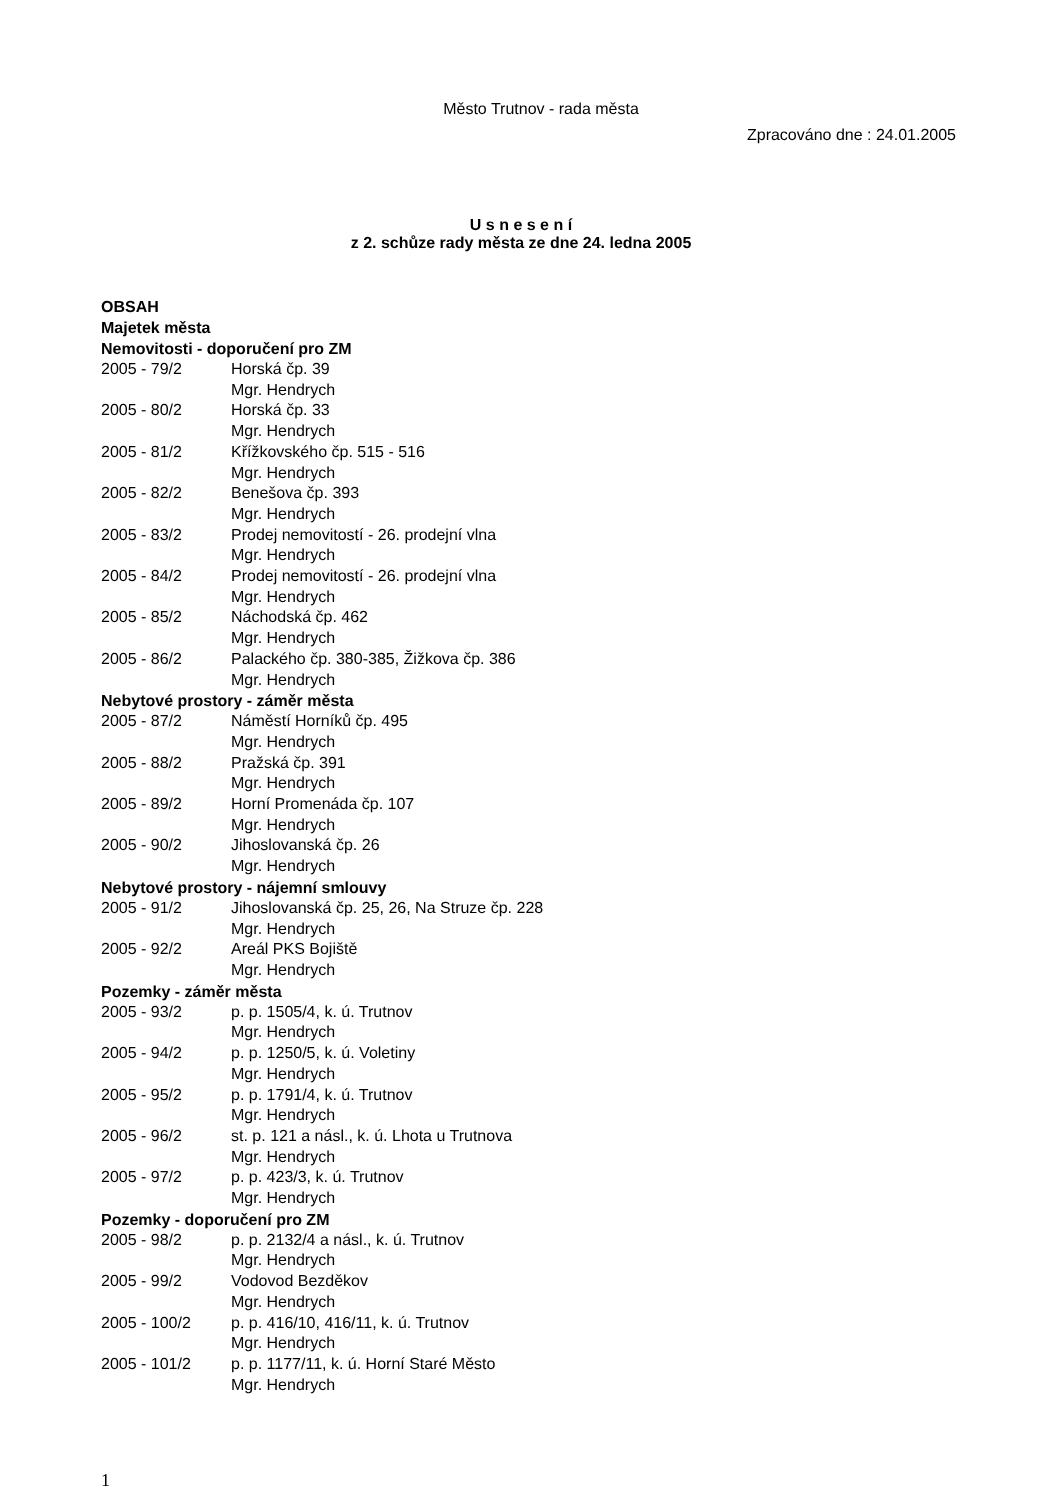Město Trutnov - rada města
Zpracováno dne : 24.01.2005
U s n e s e n í
z 2. schůze rady města ze dne 24. ledna 2005
OBSAH
Majetek města
Nemovitosti - doporučení pro ZM
2005 - 79/2 Horská čp. 39
Mgr. Hendrych
2005 - 80/2 Horská čp. 33
Mgr. Hendrych
2005 - 81/2 Křížkovského čp. 515 - 516
Mgr. Hendrych
2005 - 82/2 Benešova čp. 393
Mgr. Hendrych
2005 - 83/2 Prodej nemovitostí - 26. prodejní vlna
Mgr. Hendrych
2005 - 84/2 Prodej nemovitostí - 26. prodejní vlna
Mgr. Hendrych
2005 - 85/2 Náchodská čp. 462
Mgr. Hendrych
2005 - 86/2 Palackého čp. 380-385, Žižkova čp. 386
Mgr. Hendrych
Nebytové prostory - záměr města
2005 - 87/2 Náměstí Horníků čp. 495
Mgr. Hendrych
2005 - 88/2 Pražská čp. 391
Mgr. Hendrych
2005 - 89/2 Horní Promenáda čp. 107
Mgr. Hendrych
2005 - 90/2 Jihoslovanská čp. 26
Mgr. Hendrych
Nebytové prostory - nájemní smlouvy
2005 - 91/2 Jihoslovanská čp. 25, 26, Na Struze čp. 228
Mgr. Hendrych
2005 - 92/2 Areál PKS Bojiště
Mgr. Hendrych
Pozemky - záměr města
2005 - 93/2 p. p. 1505/4, k. ú. Trutnov
Mgr. Hendrych
2005 - 94/2 p. p. 1250/5, k. ú. Voletiny
Mgr. Hendrych
2005 - 95/2 p. p. 1791/4, k. ú. Trutnov
Mgr. Hendrych
2005 - 96/2 st. p. 121 a násl., k. ú. Lhota u Trutnova
Mgr. Hendrych
2005 - 97/2 p. p. 423/3, k. ú. Trutnov
Mgr. Hendrych
Pozemky - doporučení pro ZM
2005 - 98/2 p. p. 2132/4 a násl., k. ú. Trutnov
Mgr. Hendrych
2005 - 99/2 Vodovod Bezděkov
Mgr. Hendrych
2005 - 100/2 p. p. 416/10, 416/11, k. ú. Trutnov
Mgr. Hendrych
2005 - 101/2 p. p. 1177/11, k. ú. Horní Staré Město
Mgr. Hendrych
1